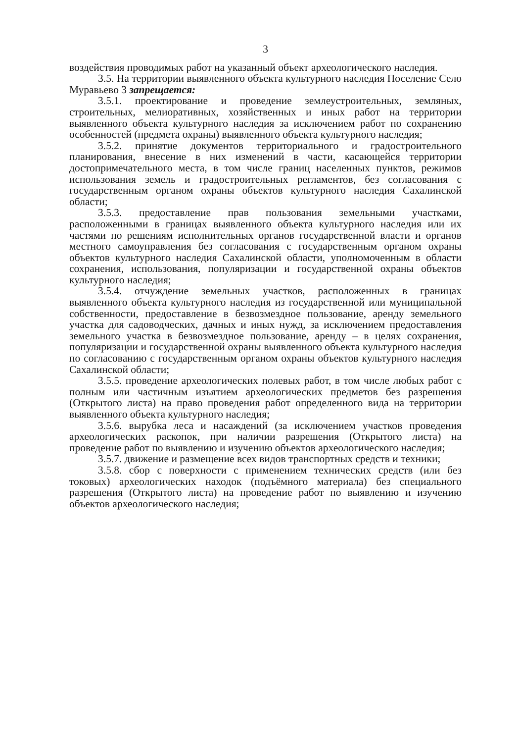3
воздействия проводимых работ на указанный объект археологического наследия.
3.5. На территории выявленного объекта культурного наследия Поселение Село Муравьево 3 запрещается:
3.5.1. проектирование и проведение землеустроительных, земляных, строительных, мелиоративных, хозяйственных и иных работ на территории выявленного объекта культурного наследия за исключением работ по сохранению особенностей (предмета охраны) выявленного объекта культурного наследия;
3.5.2. принятие документов территориального и градостроительного планирования, внесение в них изменений в части, касающейся территории достопримечательного места, в том числе границ населенных пунктов, режимов использования земель и градостроительных регламентов, без согласования с государственным органом охраны объектов культурного наследия Сахалинской области;
3.5.3. предоставление прав пользования земельными участками, расположенными в границах выявленного объекта культурного наследия или их частями по решениям исполнительных органов государственной власти и органов местного самоуправления без согласования с государственным органом охраны объектов культурного наследия Сахалинской области, уполномоченным в области сохранения, использования, популяризации и государственной охраны объектов культурного наследия;
3.5.4. отчуждение земельных участков, расположенных в границах выявленного объекта культурного наследия из государственной или муниципальной собственности, предоставление в безвозмездное пользование, аренду земельного участка для садоводческих, дачных и иных нужд, за исключением предоставления земельного участка в безвозмездное пользование, аренду – в целях сохранения, популяризации и государственной охраны выявленного объекта культурного наследия по согласованию с государственным органом охраны объектов культурного наследия Сахалинской области;
3.5.5. проведение археологических полевых работ, в том числе любых работ с полным или частичным изъятием археологических предметов без разрешения (Открытого листа) на право проведения работ определенного вида на территории выявленного объекта культурного наследия;
3.5.6. вырубка леса и насаждений (за исключением участков проведения археологических раскопок, при наличии разрешения (Открытого листа) на проведение работ по выявлению и изучению объектов археологического наследия;
3.5.7. движение и размещение всех видов транспортных средств и техники;
3.5.8. сбор с поверхности с применением технических средств (или без токовых) археологических находок (подъёмного материала) без специального разрешения (Открытого листа) на проведение работ по выявлению и изучению объектов археологического наследия;